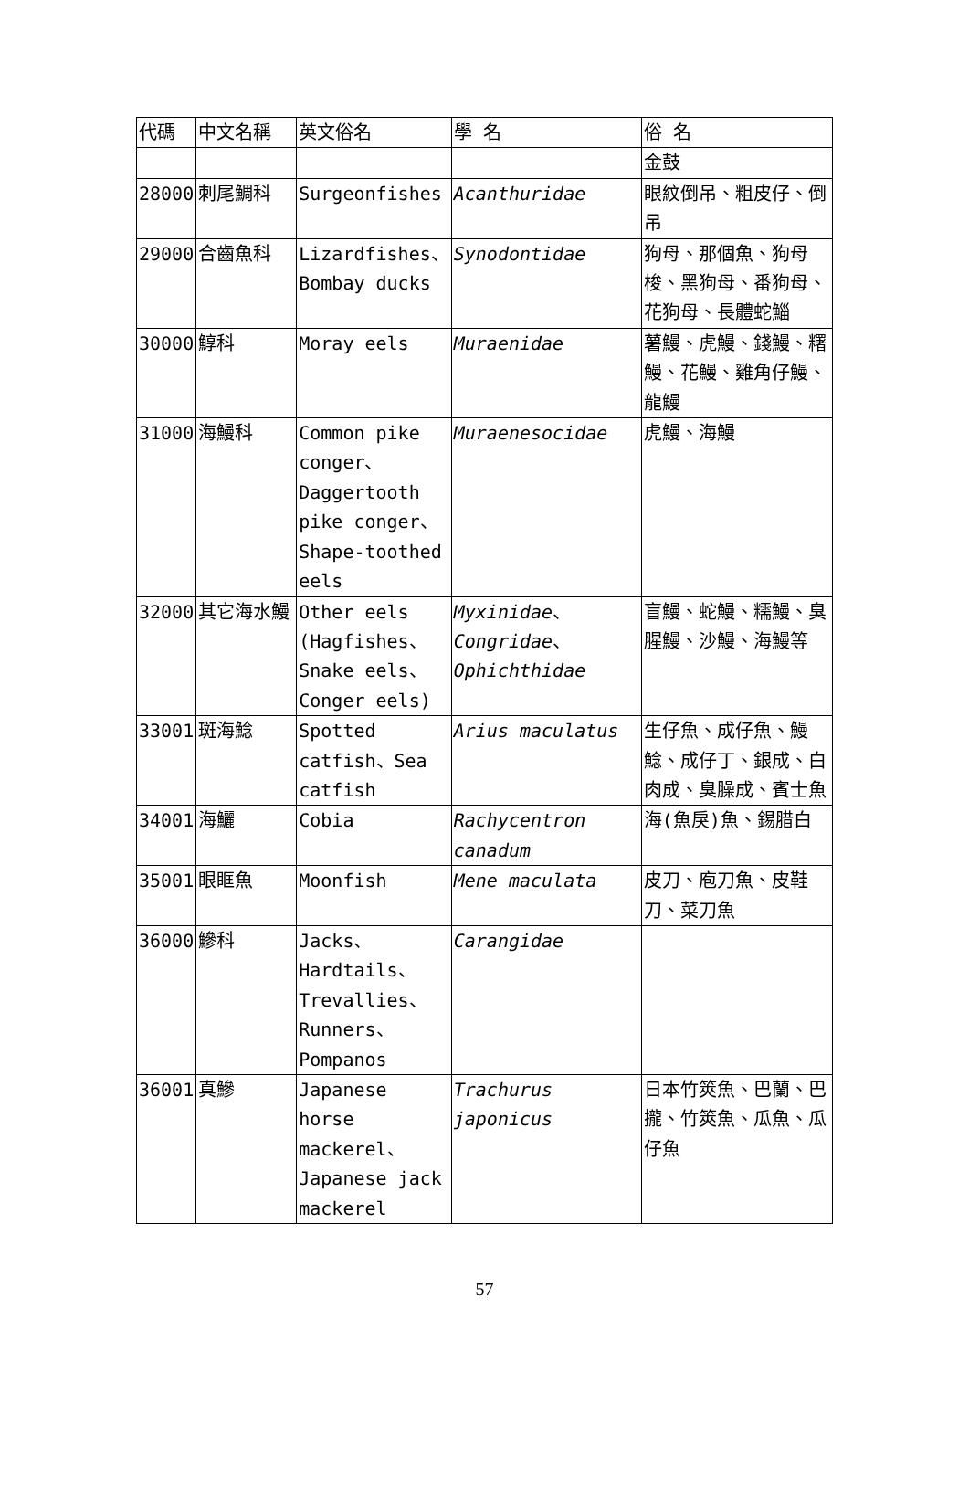| 代碼 | 中文名稱 | 英文俗名 | 學 名 | 俗 名 |
| --- | --- | --- | --- | --- |
| | | | | 金鼓 |
| 28000 | 刺尾鯛科 | Surgeonfishes | Acanthuridae | 眼紋倒吊、粗皮仔、倒吊 |
| 29000 | 合齒魚科 | Lizardfishes、Bombay ducks | Synodontidae | 狗母、那個魚、狗母梭、黑狗母、番狗母、花狗母、長體蛇鯔 |
| 30000 | 鯙科 | Moray eels | Muraenidae | 薯鰻、虎鰻、錢鰻、糬鰻、花鰻、雞角仔鰻、龍鰻 |
| 31000 | 海鰻科 | Common pike conger、Daggertooth pike conger、Shape-toothed eels | Muraenesocidae | 虎鰻、海鰻 |
| 32000 | 其它海水鰻 | Other eels (Hagfishes、Snake eels、Conger eels) | Myxinidae 、 Congridae 、 Ophichthidae | 盲鰻、蛇鰻、糯鰻、臭腥鰻、沙鰻、海鰻等 |
| 33001 | 斑海鯰 | Spotted catfish、Sea catfish | Arius maculatus | 生仔魚、成仔魚、鰻鯰、成仔丁、銀成、白肉成、臭臊成、賓士魚 |
| 34001 | 海鱺 | Cobia | Rachycentron canadum | 海(魚戾)魚、錫腊白 |
| 35001 | 眼眶魚 | Moonfish | Mene maculata | 皮刀、庖刀魚、皮鞋刀、菜刀魚 |
| 36000 | 鰺科 | Jacks、Hardtails、Trevallies、Runners、Pompanos | Carangidae | |
| 36001 | 真鰺 | Japanese horse mackerel、Japanese jack mackerel | Trachurus japonicus | 日本竹筴魚、巴蘭、巴攏、竹筴魚、瓜魚、瓜仔魚 |
57